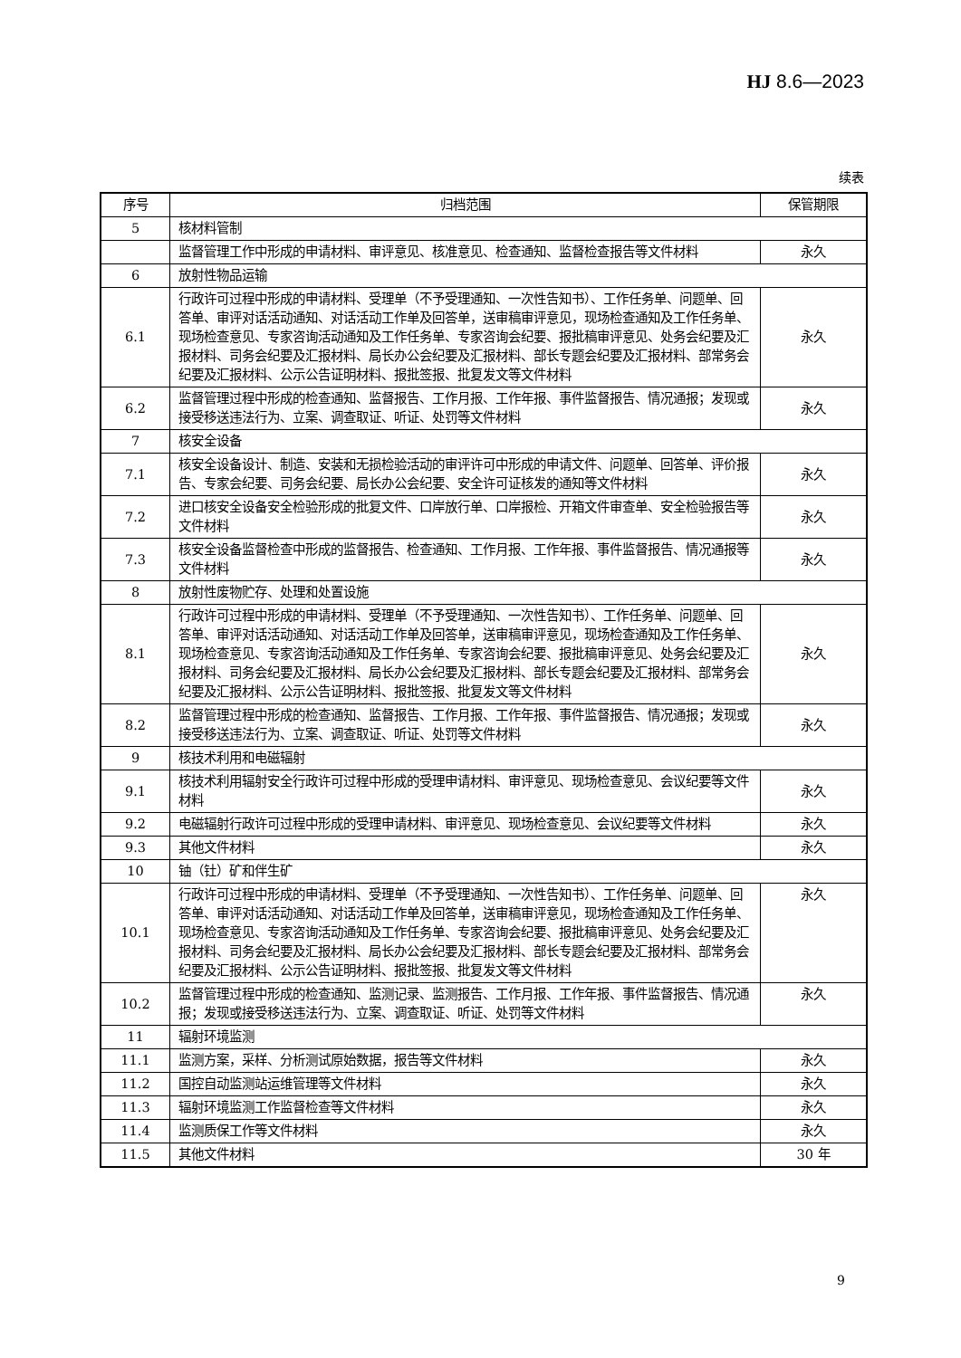HJ 8.6—2023
续表
| 序号 | 归档范围 | 保管期限 |
| --- | --- | --- |
| 5 | 核材料管制 | |
| | 监督管理工作中形成的申请材料、审评意见、核准意见、检查通知、监督检查报告等文件材料 | 永久 |
| 6 | 放射性物品运输 | |
| 6.1 | 行政许可过程中形成的申请材料、受理单（不予受理通知、一次性告知书）、工作任务单、问题单、回答单、审评对话活动通知、对话活动工作单及回答单，送审稿审评意见，现场检查通知及工作任务单、现场检查意见、专家咨询活动通知及工作任务单、专家咨询会纪要、报批稿审评意见、处务会纪要及汇报材料、司务会纪要及汇报材料、局长办公会纪要及汇报材料、部长专题会纪要及汇报材料、部常务会纪要及汇报材料、公示公告证明材料、报批签报、批复发文等文件材料 | 永久 |
| 6.2 | 监督管理过程中形成的检查通知、监督报告、工作月报、工作年报、事件监督报告、情况通报；发现或接受移送违法行为、立案、调查取证、听证、处罚等文件材料 | 永久 |
| 7 | 核安全设备 | |
| 7.1 | 核安全设备设计、制造、安装和无损检验活动的审评许可中形成的申请文件、问题单、回答单、评价报告、专家会纪要、司务会纪要、局长办公会纪要、安全许可证核发的通知等文件材料 | 永久 |
| 7.2 | 进口核安全设备安全检验形成的批复文件、口岸放行单、口岸报检、开箱文件审查单、安全检验报告等文件材料 | 永久 |
| 7.3 | 核安全设备监督检查中形成的监督报告、检查通知、工作月报、工作年报、事件监督报告、情况通报等文件材料 | 永久 |
| 8 | 放射性废物贮存、处理和处置设施 | |
| 8.1 | 行政许可过程中形成的申请材料、受理单（不予受理通知、一次性告知书）、工作任务单、问题单、回答单、审评对话活动通知、对话活动工作单及回答单，送审稿审评意见，现场检查通知及工作任务单、现场检查意见、专家咨询活动通知及工作任务单、专家咨询会纪要、报批稿审评意见、处务会纪要及汇报材料、司务会纪要及汇报材料、局长办公会纪要及汇报材料、部长专题会纪要及汇报材料、部常务会纪要及汇报材料、公示公告证明材料、报批签报、批复发文等文件材料 | 永久 |
| 8.2 | 监督管理过程中形成的检查通知、监督报告、工作月报、工作年报、事件监督报告、情况通报；发现或接受移送违法行为、立案、调查取证、听证、处罚等文件材料 | 永久 |
| 9 | 核技术利用和电磁辐射 | |
| 9.1 | 核技术利用辐射安全行政许可过程中形成的受理申请材料、审评意见、现场检查意见、会议纪要等文件材料 | 永久 |
| 9.2 | 电磁辐射行政许可过程中形成的受理申请材料、审评意见、现场检查意见、会议纪要等文件材料 | 永久 |
| 9.3 | 其他文件材料 | 永久 |
| 10 | 铀（钍）矿和伴生矿 | |
| 10.1 | 行政许可过程中形成的申请材料、受理单（不予受理通知、一次性告知书）、工作任务单、问题单、回答单、审评对话活动通知、对话活动工作单及回答单，送审稿审评意见，现场检查通知及工作任务单、现场检查意见、专家咨询活动通知及工作任务单、专家咨询会纪要、报批稿审评意见、处务会纪要及汇报材料、司务会纪要及汇报材料、局长办公会纪要及汇报材料、部长专题会纪要及汇报材料、部常务会纪要及汇报材料、公示公告证明材料、报批签报、批复发文等文件材料 | 永久 |
| 10.2 | 监督管理过程中形成的检查通知、监测记录、监测报告、工作月报、工作年报、事件监督报告、情况通报；发现或接受移送违法行为、立案、调查取证、听证、处罚等文件材料 | 永久 |
| 11 | 辐射环境监测 | |
| 11.1 | 监测方案，采样、分析测试原始数据，报告等文件材料 | 永久 |
| 11.2 | 国控自动监测站运维管理等文件材料 | 永久 |
| 11.3 | 辐射环境监测工作监督检查等文件材料 | 永久 |
| 11.4 | 监测质保工作等文件材料 | 永久 |
| 11.5 | 其他文件材料 | 30 年 |
9